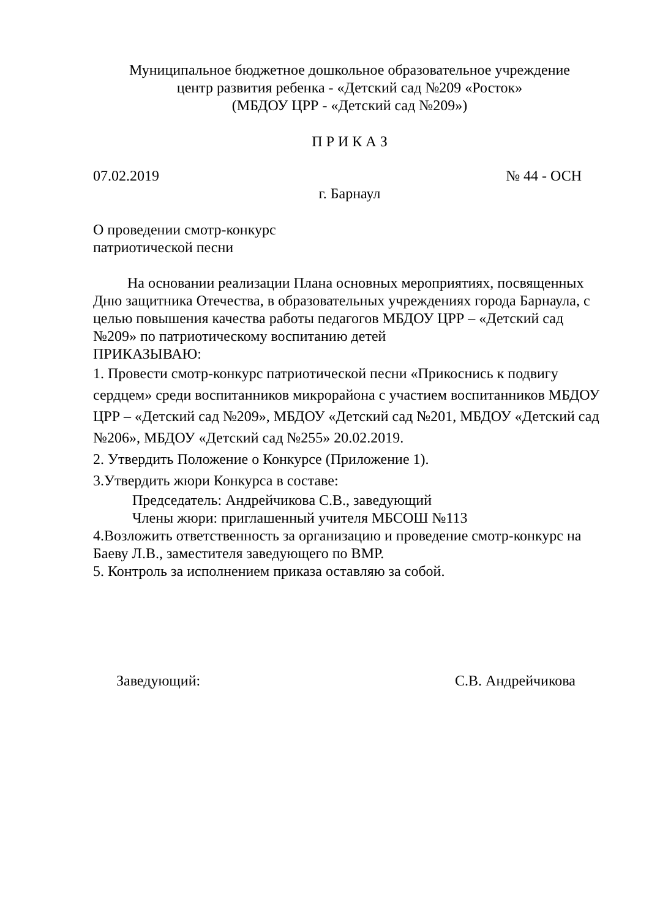Муниципальное бюджетное дошкольное образовательное учреждение
центр развития ребенка - «Детский сад №209 «Росток»
(МБДОУ ЦРР - «Детский сад №209»)
П Р И К А З
07.02.2019 № 44 - ОСН
г. Барнаул
О проведении смотр-конкурс
патриотической песни
На основании реализации Плана основных мероприятиях, посвященных Дню защитника Отечества, в образовательных учреждениях города Барнаула, с целью повышения качества работы педагогов МБДОУ ЦРР – «Детский сад №209» по патриотическому воспитанию детей
ПРИКАЗЫВАЮ:
1. Провести смотр-конкурс патриотической песни «Прикоснись к подвигу сердцем» среди воспитанников микрорайона с участием воспитанников МБДОУ ЦРР – «Детский сад №209», МБДОУ «Детский сад №201, МБДОУ «Детский сад №206», МБДОУ «Детский сад №255» 20.02.2019.
2. Утвердить Положение о Конкурсе (Приложение 1).
3.Утвердить жюри Конкурса в составе:
Председатель: Андрейчикова С.В., заведующий
Члены жюри: приглашенный учителя МБСОШ №113
4.Возложить ответственность за организацию и проведение смотр-конкурс на Баеву Л.В., заместителя заведующего по ВМР.
5. Контроль за исполнением приказа оставляю за собой.
Заведующий: С.В. Андрейчикова